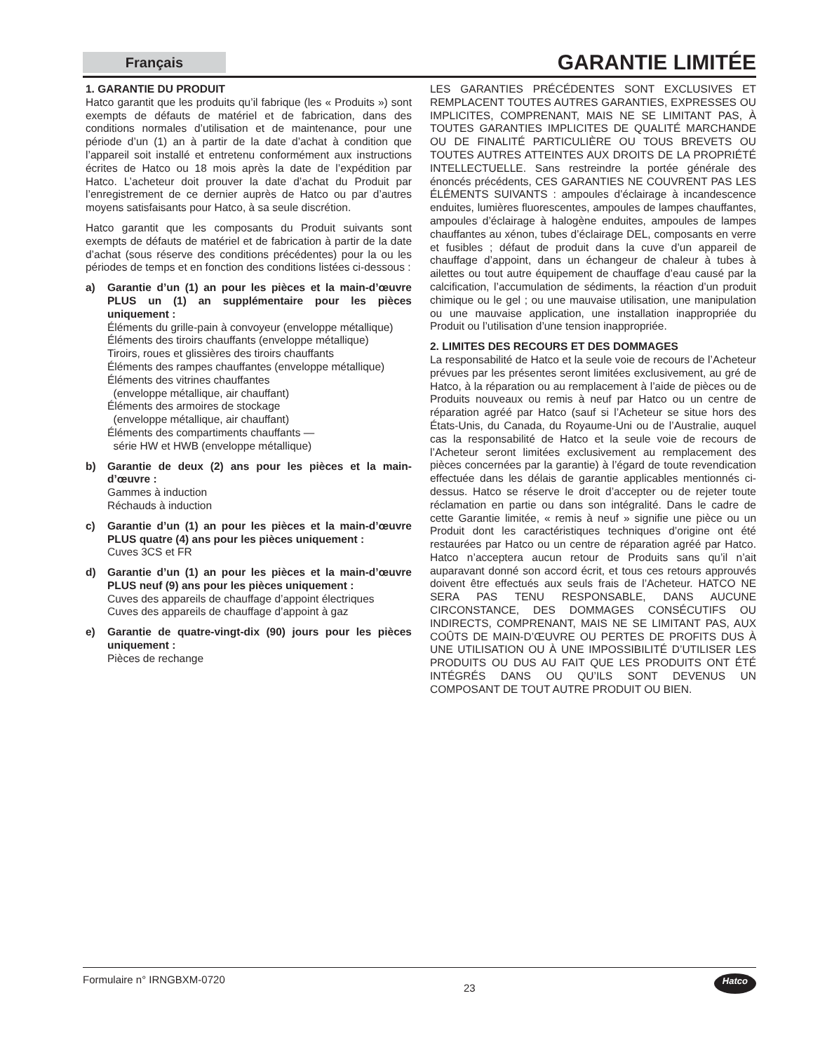Français
GARANTIE LIMITÉE
1. GARANTIE DU PRODUIT
Hatco garantit que les produits qu’il fabrique (les « Produits ») sont exempts de défauts de matériel et de fabrication, dans des conditions normales d’utilisation et de maintenance, pour une période d’un (1) an à partir de la date d’achat à condition que l’appareil soit installé et entretenu conformément aux instructions écrites de Hatco ou 18 mois après la date de l’expédition par Hatco. L’acheteur doit prouver la date d’achat du Produit par l’enregistrement de ce dernier auprès de Hatco ou par d’autres moyens satisfaisants pour Hatco, à sa seule discrétion.
Hatco garantit que les composants du Produit suivants sont exempts de défauts de matériel et de fabrication à partir de la date d’achat (sous réserve des conditions précédentes) pour la ou les périodes de temps et en fonction des conditions listées ci-dessous :
a) Garantie d’un (1) an pour les pièces et la main-d’œuvre PLUS un (1) an supplémentaire pour les pièces uniquement :
Éléments du grille-pain à convoyeur (enveloppe métallique)
Éléments des tiroirs chauffants (enveloppe métallique)
Tiroirs, roues et glissières des tiroirs chauffants
Éléments des rampes chauffantes (enveloppe métallique)
Éléments des vitrines chauffantes
(enveloppe métallique, air chauffant)
Éléments des armoires de stockage
(enveloppe métallique, air chauffant)
Éléments des compartiments chauffants —
série HW et HWB (enveloppe métallique)
b) Garantie de deux (2) ans pour les pièces et la main-d’œuvre :
Gammes à induction
Réchauds à induction
c) Garantie d’un (1) an pour les pièces et la main-d’œuvre PLUS quatre (4) ans pour les pièces uniquement :
Cuves 3CS et FR
d) Garantie d’un (1) an pour les pièces et la main-d’œuvre PLUS neuf (9) ans pour les pièces uniquement :
Cuves des appareils de chauffage d’appoint électriques
Cuves des appareils de chauffage d’appoint à gaz
e) Garantie de quatre-vingt-dix (90) jours pour les pièces uniquement :
Pièces de rechange
LES GARANTIES PRÉCÉDENTES SONT EXCLUSIVES ET REMPLACENT TOUTES AUTRES GARANTIES, EXPRESSES OU IMPLICITES, COMPRENANT, MAIS NE SE LIMITANT PAS, À TOUTES GARANTIES IMPLICITES DE QUALITÉ MARCHANDE OU DE FINALITÉ PARTICULIÈRE OU TOUS BREVETS OU TOUTES AUTRES ATTEINTES AUX DROITS DE LA PROPRIÉTÉ INTELLECTUELLE. Sans restreindre la portée générale des énoncés précédents, CES GARANTIES NE COUVRENT PAS LES ÉLÉMENTS SUIVANTS : ampoules d’éclairage à incandescence enduites, lumières fluorescentes, ampoules de lampes chauffantes, ampoules d’éclairage à halogène enduites, ampoules de lampes chauffantes au xénon, tubes d’éclairage DEL, composants en verre et fusibles ; défaut de produit dans la cuve d’un appareil de chauffage d’appoint, dans un échangeur de chaleur à tubes à ailettes ou tout autre équipement de chauffage d’eau causé par la calcification, l’accumulation de sédiments, la réaction d’un produit chimique ou le gel ; ou une mauvaise utilisation, une manipulation ou une mauvaise application, une installation inappropriée du Produit ou l’utilisation d’une tension inappropriée.
2. LIMITES DES RECOURS ET DES DOMMAGES
La responsabilité de Hatco et la seule voie de recours de l’Acheteur prévues par les présentes seront limitées exclusivement, au gré de Hatco, à la réparation ou au remplacement à l’aide de pièces ou de Produits nouveaux ou remis à neuf par Hatco ou un centre de réparation agréé par Hatco (sauf si l’Acheteur se situe hors des États-Unis, du Canada, du Royaume-Uni ou de l’Australie, auquel cas la responsabilité de Hatco et la seule voie de recours de l’Acheteur seront limitées exclusivement au remplacement des pièces concernées par la garantie) à l’égard de toute revendication effectuée dans les délais de garantie applicables mentionnés ci-dessus. Hatco se réserve le droit d’accepter ou de rejeter toute réclamation en partie ou dans son intégralité. Dans le cadre de cette Garantie limitée, « remis à neuf » signifie une pièce ou un Produit dont les caractéristiques techniques d’origine ont été restaurées par Hatco ou un centre de réparation agréé par Hatco. Hatco n’acceptera aucun retour de Produits sans qu’il n’ait auparavant donné son accord écrit, et tous ces retours approuvés doivent être effectués aux seuls frais de l’Acheteur. HATCO NE SERA PAS TENU RESPONSABLE, DANS AUCUNE CIRCONSTANCE, DES DOMMAGES CONSÉCUTIFS OU INDIRECTS, COMPRENANT, MAIS NE SE LIMITANT PAS, AUX COÛTS DE MAIN-D’ŒUVRE OU PERTES DE PROFITS DUS À UNE UTILISATION OU À UNE IMPOSSIBILITÉ D’UTILISER LES PRODUITS OU DUS AU FAIT QUE LES PRODUITS ONT ÉTÉ INTÉGRÉS DANS OU QU’ILS SONT DEVENUS UN COMPOSANT DE TOUT AUTRE PRODUIT OU BIEN.
Formulaire n° IRNGBXM-0720 23 Hatco